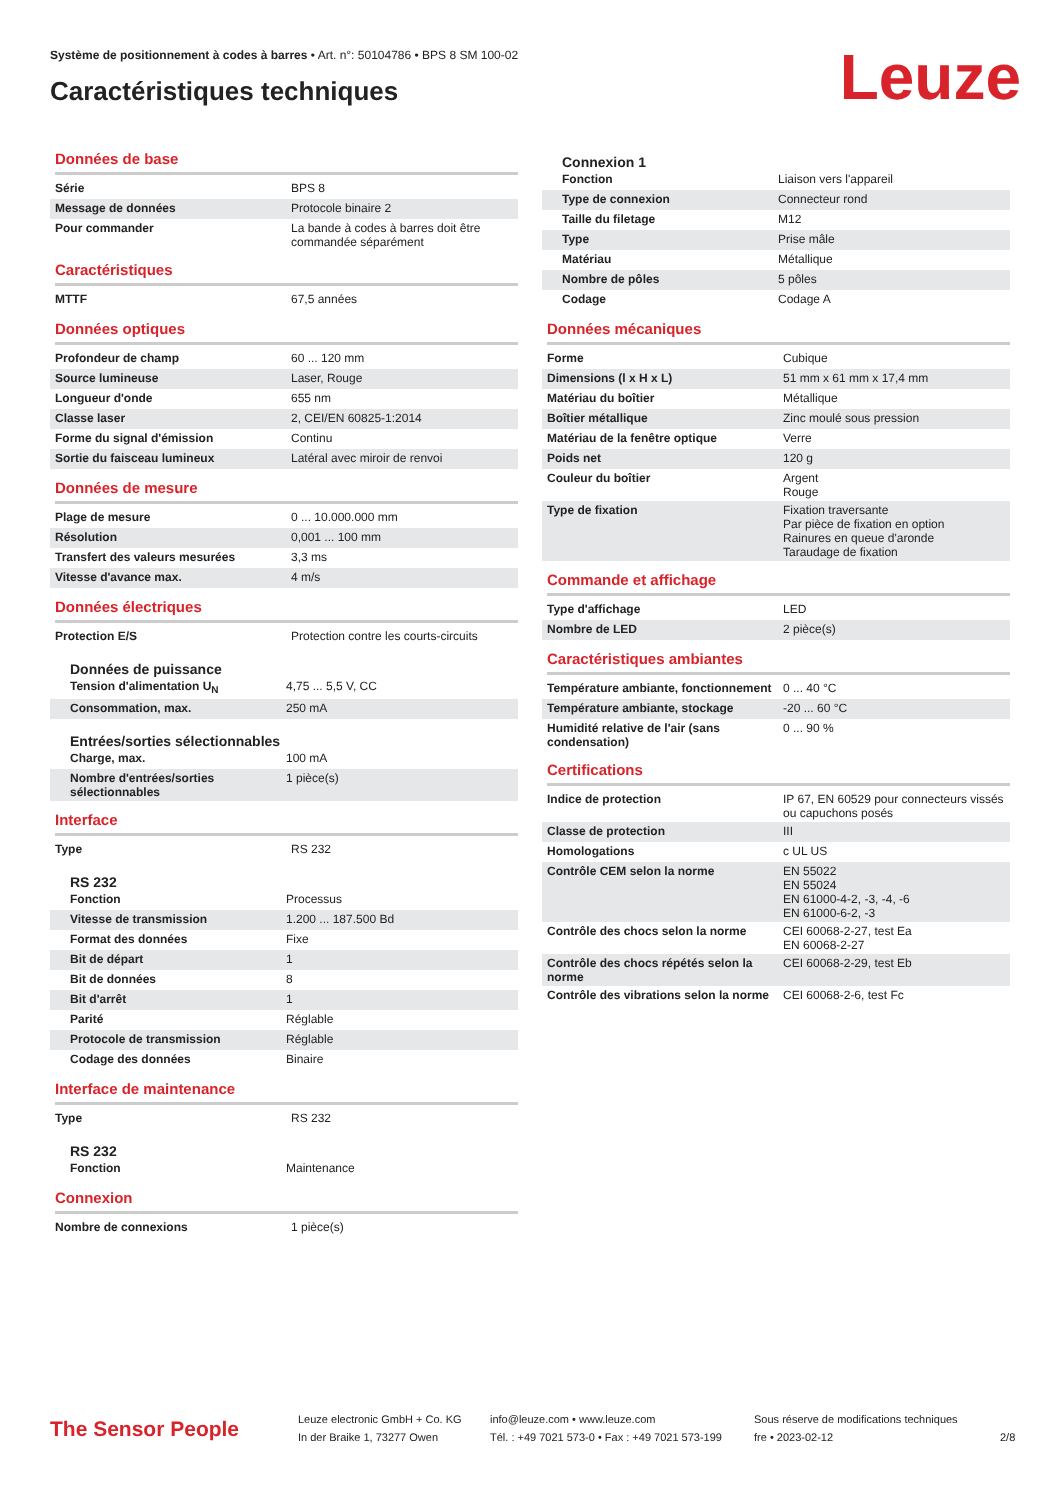Système de positionnement à codes à barres • Art. n°: 50104786 • BPS 8 SM 100-02
Caractéristiques techniques Leuze
Données de base
| Série | BPS 8 |
| Message de données | Protocole binaire 2 |
| Pour commander | La bande à codes à barres doit être commandée séparément |
Caractéristiques
| MTTF | 67,5 années |
Données optiques
| Profondeur de champ | 60 ... 120 mm |
| Source lumineuse | Laser, Rouge |
| Longueur d'onde | 655 nm |
| Classe laser | 2, CEI/EN 60825-1:2014 |
| Forme du signal d'émission | Continu |
| Sortie du faisceau lumineux | Latéral avec miroir de renvoi |
Données de mesure
| Plage de mesure | 0 ... 10.000.000 mm |
| Résolution | 0,001 ... 100 mm |
| Transfert des valeurs mesurées | 3,3 ms |
| Vitesse d'avance max. | 4 m/s |
Données électriques
| Protection E/S | Protection contre les courts-circuits |
Données de puissance
| Tension d'alimentation U<sub>N</sub> | 4,75 ... 5,5 V, CC |
| Consommation, max. | 250 mA |
Entrées/sorties sélectionnables
| Charge, max. | 100 mA |
| Nombre d'entrées/sorties sélectionnables | 1 pièce(s) |
Interface
| Type | RS 232 |
RS 232
| Fonction | Processus |
| Vitesse de transmission | 1.200 ... 187.500 Bd |
| Format des données | Fixe |
| Bit de départ | 1 |
| Bit de données | 8 |
| Bit d'arrêt | 1 |
| Parité | Réglable |
| Protocole de transmission | Réglable |
| Codage des données | Binaire |
Interface de maintenance
| Type | RS 232 |
RS 232
| Fonction | Maintenance |
Connexion
| Nombre de connexions | 1 pièce(s) |
Connexion 1
| Fonction | Liaison vers l'appareil |
| Type de connexion | Connecteur rond |
| Taille du filetage | M12 |
| Type | Prise mâle |
| Matériau | Métallique |
| Nombre de pôles | 5 pôles |
| Codage | Codage A |
Données mécaniques
| Forme | Cubique |
| Dimensions (l x H x L) | 51 mm x 61 mm x 17,4 mm |
| Matériau du boîtier | Métallique |
| Boîtier métallique | Zinc moulé sous pression |
| Matériau de la fenêtre optique | Verre |
| Poids net | 120 g |
| Couleur du boîtier | Argent Rouge |
| Type de fixation | Fixation traversante Par pièce de fixation en option Rainures en queue d'aronde Taraudage de fixation |
Commande et affichage
| Type d'affichage | LED |
| Nombre de LED | 2 pièce(s) |
Caractéristiques ambiantes
| Température ambiante, fonctionnement | 0 ... 40 °C |
| Température ambiante, stockage | -20 ... 60 °C |
| Humidité relative de l'air (sans condensation) | 0 ... 90 % |
Certifications
| Indice de protection | IP 67, EN 60529 pour connecteurs vissés ou capuchons posés |
| Classe de protection | III |
| Homologations | c UL US |
| Contrôle CEM selon la norme | EN 55022 EN 55024 EN 61000-4-2, -3, -4, -6 EN 61000-6-2, -3 |
| Contrôle des chocs selon la norme | CEI 60068-2-27, test Ea EN 60068-2-27 |
| Contrôle des chocs répétés selon la norme | CEI 60068-2-29, test Eb |
| Contrôle des vibrations selon la norme | CEI 60068-2-6, test Fc |
The Sensor People
Leuze electronic GmbH + Co. KG
In der Braike 1, 73277 Owen
info@leuze.com • www.leuze.com
Tél. : +49 7021 573-0 • Fax : +49 7021 573-199
Sous réserve de modifications techniques
fre • 2023-02-12
2/8